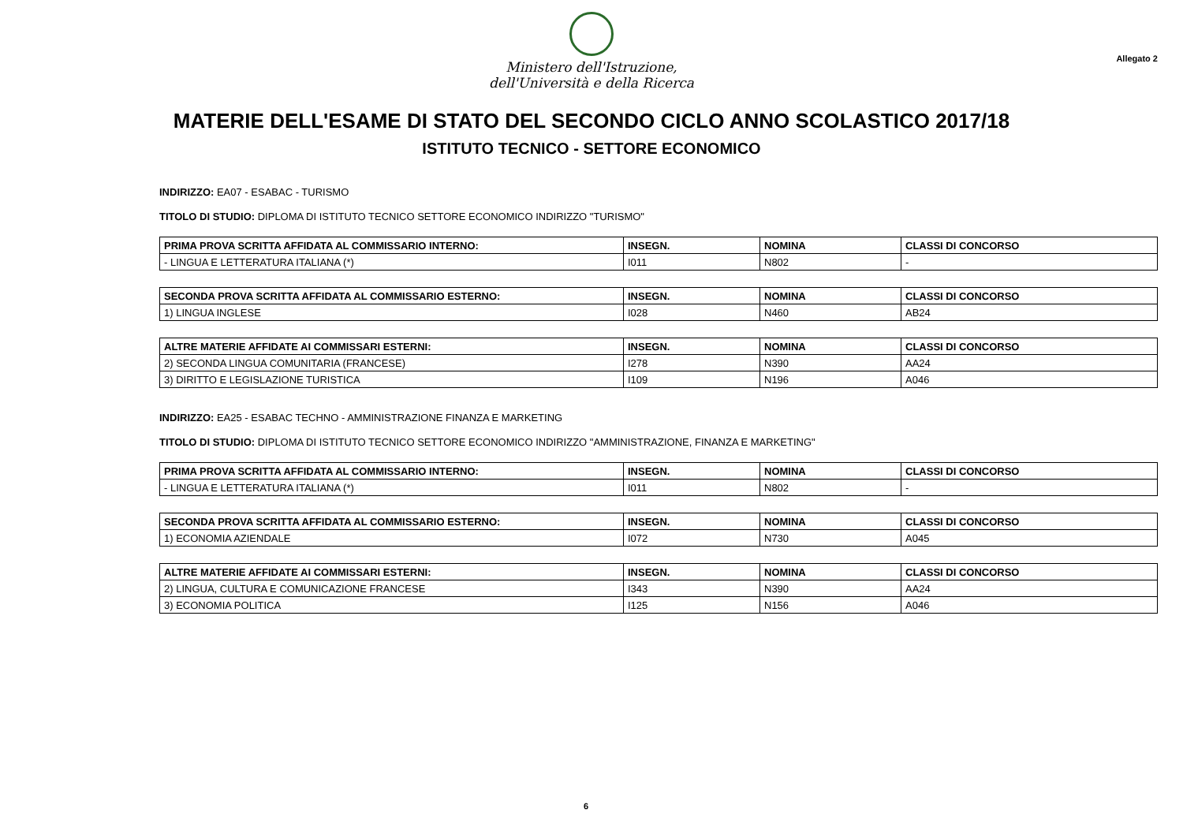Ministero dell'Istruzione,
dell'Università e della Ricerca
Allegato 2
MATERIE DELL'ESAME DI STATO DEL SECONDO CICLO ANNO SCOLASTICO 2017/18
ISTITUTO TECNICO - SETTORE ECONOMICO
INDIRIZZO: EA07 - ESABAC - TURISMO
TITOLO DI STUDIO: DIPLOMA DI ISTITUTO TECNICO SETTORE ECONOMICO INDIRIZZO "TURISMO"
| PRIMA PROVA SCRITTA AFFIDATA AL COMMISSARIO INTERNO: | INSEGN. | NOMINA | CLASSI DI CONCORSO |
| --- | --- | --- | --- |
| - LINGUA E LETTERATURA ITALIANA (*) | I011 | N802 | - |
| SECONDA PROVA SCRITTA AFFIDATA AL COMMISSARIO ESTERNO: | INSEGN. | NOMINA | CLASSI DI CONCORSO |
| --- | --- | --- | --- |
| 1) LINGUA INGLESE | I028 | N460 | AB24 |
| ALTRE MATERIE AFFIDATE AI COMMISSARI ESTERNI: | INSEGN. | NOMINA | CLASSI DI CONCORSO |
| --- | --- | --- | --- |
| 2) SECONDA LINGUA COMUNITARIA (FRANCESE) | I278 | N390 | AA24 |
| 3) DIRITTO E LEGISLAZIONE TURISTICA | I109 | N196 | A046 |
INDIRIZZO: EA25 - ESABAC TECHNO - AMMINISTRAZIONE FINANZA E MARKETING
TITOLO DI STUDIO: DIPLOMA DI ISTITUTO TECNICO SETTORE ECONOMICO INDIRIZZO "AMMINISTRAZIONE, FINANZA E MARKETING"
| PRIMA PROVA SCRITTA AFFIDATA AL COMMISSARIO INTERNO: | INSEGN. | NOMINA | CLASSI DI CONCORSO |
| --- | --- | --- | --- |
| - LINGUA E LETTERATURA ITALIANA (*) | I011 | N802 | - |
| SECONDA PROVA SCRITTA AFFIDATA AL COMMISSARIO ESTERNO: | INSEGN. | NOMINA | CLASSI DI CONCORSO |
| --- | --- | --- | --- |
| 1) ECONOMIA AZIENDALE | I072 | N730 | A045 |
| ALTRE MATERIE AFFIDATE AI COMMISSARI ESTERNI: | INSEGN. | NOMINA | CLASSI DI CONCORSO |
| --- | --- | --- | --- |
| 2) LINGUA, CULTURA E COMUNICAZIONE FRANCESE | I343 | N390 | AA24 |
| 3) ECONOMIA POLITICA | I125 | N156 | A046 |
6